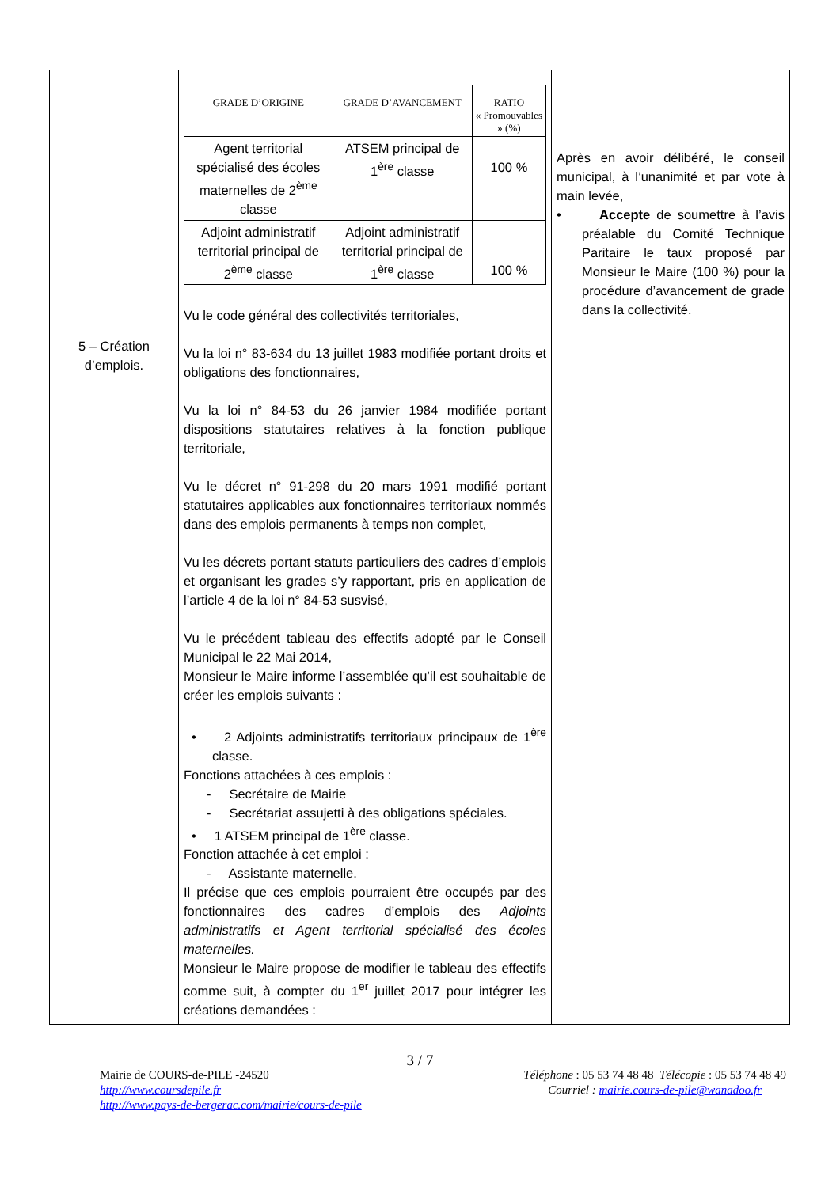| 5 – Création d’emplois. | / GRADE D’ORIGINE / GRADE D’AVANCEMENT / RATIO « Promouvables » (%) / / --- / --- / --- / / Agent territorial spécialisé des écoles maternelles de 2<sup>ème</sup> classe / ATSEM principal de 1<sup>ère</sup> classe / 100 % / / Adjoint administratif territorial principal de 2<sup>ème</sup> classe / Adjoint administratif territorial principal de 1<sup>ère</sup> classe / 100 % / Vu le code général des collectivités territoriales, Vu la loi n° 83-634 du 13 juillet 1983 modifiée portant droits et obligations des fonctionnaires, Vu la loi n° 84-53 du 26 janvier 1984 modifiée portant dispositions statutaires relatives à la fonction publique territoriale, Vu le décret n° 91-298 du 20 mars 1991 modifié portant statutaires applicables aux fonctionnaires territoriaux nommés dans des emplois permanents à temps non complet, Vu les décrets portant statuts particuliers des cadres d’emplois et organisant les grades s’y rapportant, pris en application de l’article 4 de la loi n° 84-53 susvisé, Vu le précédent tableau des effectifs adopté par le Conseil Municipal le 22 Mai 2014, Monsieur le Maire informe l’assemblée qu’il est souhaitable de créer les emplois suivants : • 2 Adjoints administratifs territoriaux principaux de 1<sup>ère</sup> classe. Fonctions attachées à ces emplois : - Secrétaire de Mairie - Secrétariat assujetti à des obligations spéciales. • 1 ATSEM principal de 1<sup>ère</sup> classe. Fonction attachée à cet emploi : - Assistante maternelle. Il précise que ces emplois pourraient être occupés par des fonctionnaires des cadres d’emplois des Adjoints administratifs et Agent territorial spécialisé des écoles maternelles. Monsieur le Maire propose de modifier le tableau des effectifs comme suit, à compter du 1<sup>er</sup> juillet 2017 pour intégrer les créations demandées : | Après en avoir délibéré, le conseil municipal, à l’unanimité et par vote à main levée, • Accepte de soumettre à l’avis préalable du Comité Technique Paritaire le taux proposé par Monsieur le Maire (100 %) pour la procédure d’avancement de grade dans la collectivité. |
3 / 7
Mairie de COURS-de-PILE -24520
http://www.coursdepile.fr
http://www.pays-de-bergerac.com/mairie/cours-de-pile
Téléphone : 05 53 74 48 48 Télécopie : 05 53 74 48 49
Courriel : mairie.cours-de-pile@wanadoo.fr